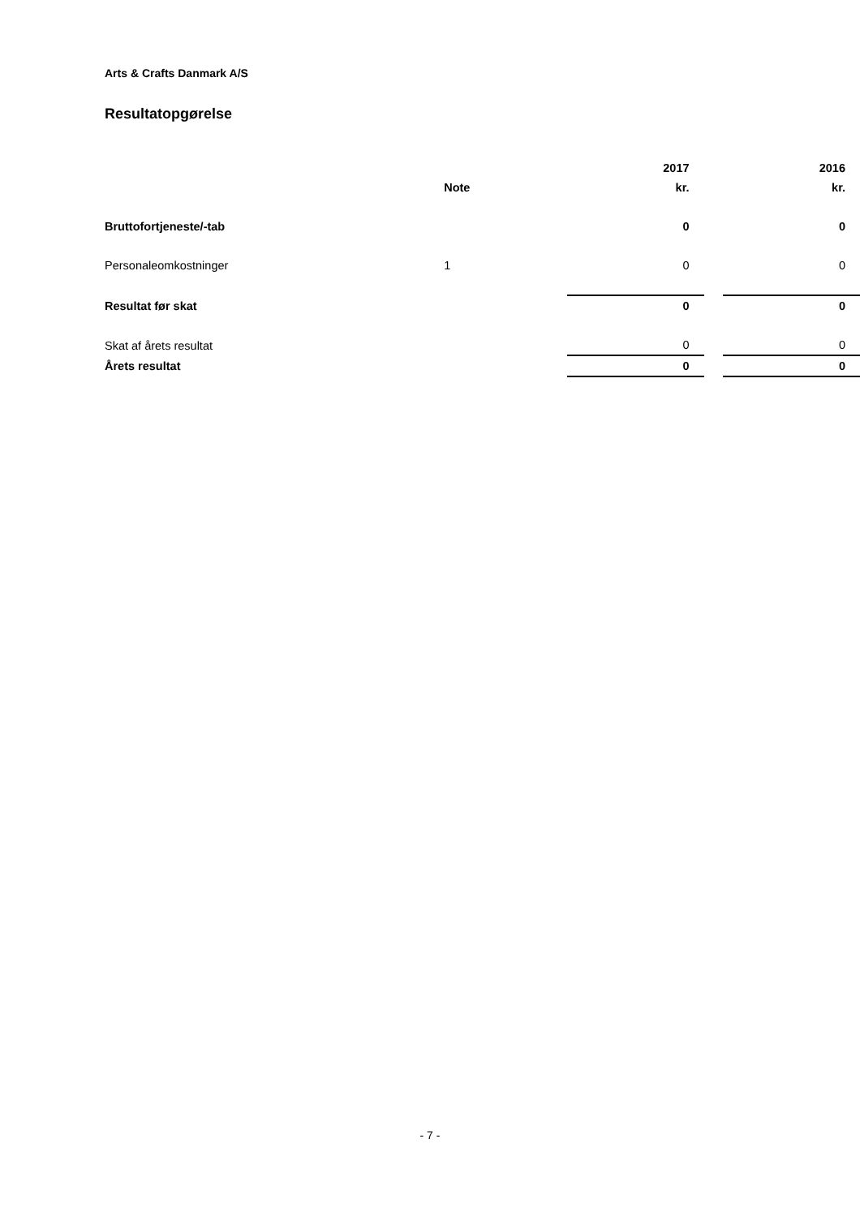Arts & Crafts Danmark A/S
Resultatopgørelse
| | | 2017 | | 2016 |
| --- | --- | --- | --- | --- |
| | Note | kr. | | kr. |
| Bruttofortjeneste/-tab | | 0 | | 0 |
| Personaleomkostninger | 1 | 0 | | 0 |
| Resultat før skat | | 0 | | 0 |
| Skat af årets resultat | | 0 | | 0 |
| Årets resultat | | 0 | | 0 |
- 7 -